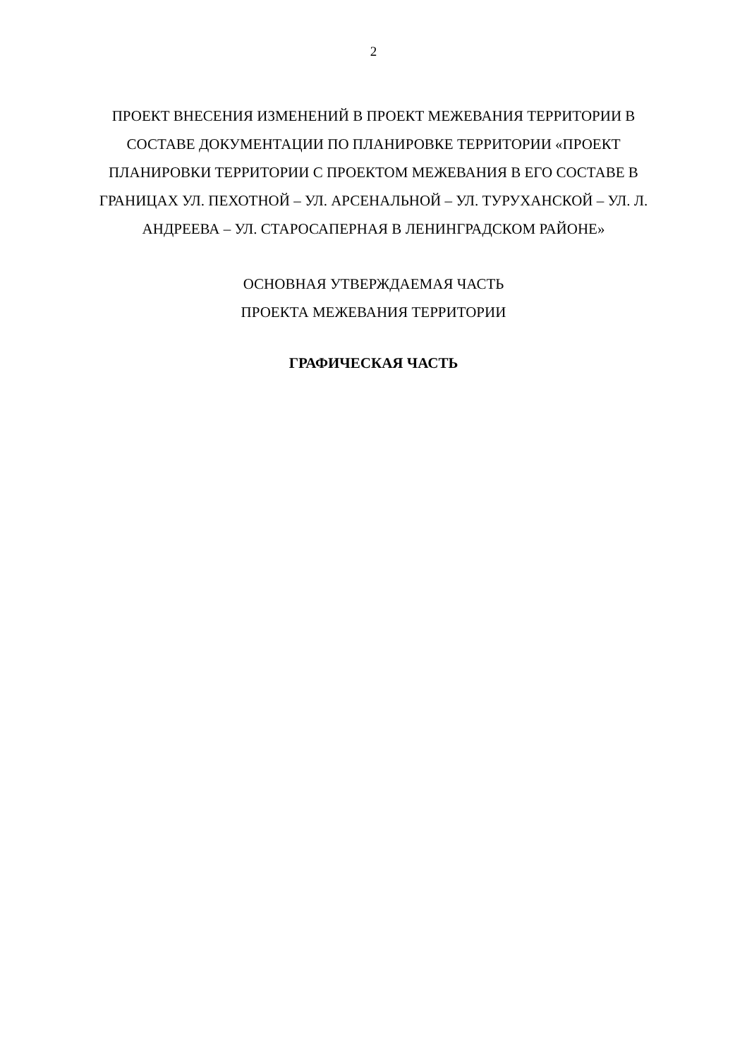2
ПРОЕКТ ВНЕСЕНИЯ ИЗМЕНЕНИЙ В ПРОЕКТ МЕЖЕВАНИЯ ТЕРРИТОРИИ В СОСТАВЕ ДОКУМЕНТАЦИИ ПО ПЛАНИРОВКЕ ТЕРРИТОРИИ «ПРОЕКТ ПЛАНИРОВКИ ТЕРРИТОРИИ С ПРОЕКТОМ МЕЖЕВАНИЯ В ЕГО СОСТАВЕ В ГРАНИЦАХ УЛ. ПЕХОТНОЙ – УЛ. АРСЕНАЛЬНОЙ – УЛ. ТУРУХАНСКОЙ – УЛ. Л. АНДРЕЕВА – УЛ. СТАРОСАПЕРНАЯ В ЛЕНИНГРАДСКОМ РАЙОНЕ»
ОСНОВНАЯ УТВЕРЖДАЕМАЯ ЧАСТЬ
ПРОЕКТА МЕЖЕВАНИЯ ТЕРРИТОРИИ
ГРАФИЧЕСКАЯ ЧАСТЬ